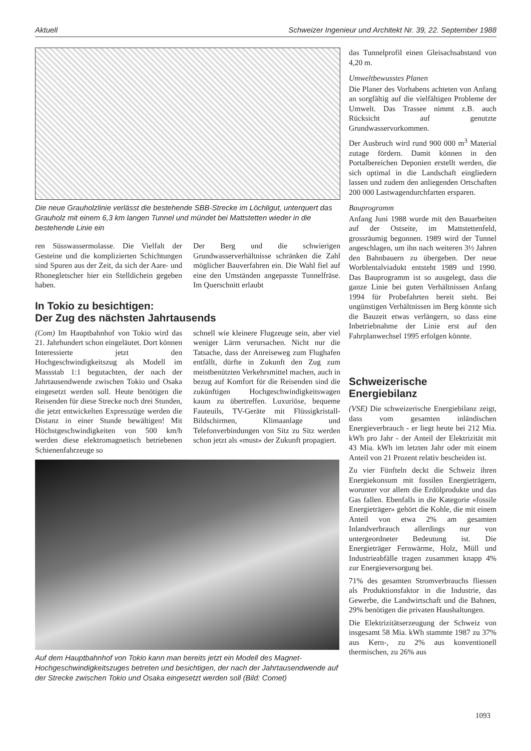Aktuell Schweizer Ingenieur und Architekt Nr. 39, 22. September 1988
Die neue Grauholzlinie verlässt die bestehende SBB-Strecke im Löchligut, unterquert das Grauholz mit einem 6,3 km langen Tunnel und mündet bei Mattstetten wieder in die bestehende Linie ein
ren Süsswassermolasse. Die Vielfalt der Gesteine und die komplizierten Schichtungen sind Spuren aus der Zeit, da sich der Aare- und Rhonegletscher hier ein Stelldichein gegeben haben.
Der Berg und die schwierigen Grundwasserverhältnisse schränken die Zahl möglicher Bauverfahren ein. Die Wahl fiel auf eine den Umständen angepasste Tunnelfräse. Im Querschnitt erlaubt
In Tokio zu besichtigen:
Der Zug des nächsten Jahrtausends
(Com) Im Hauptbahnhof von Tokio wird das 21. Jahrhundert schon eingeläutet. Dort können Interessierte jetzt den Hochgeschwindigkeitszug als Modell im Massstab 1:1 begutachten, der nach der Jahrtausendwende zwischen Tokio und Osaka eingesetzt werden soll. Heute benötigen die Reisenden für diese Strecke noch drei Stunden, die jetzt entwickelten Expresszüge werden die Distanz in einer Stunde bewältigen! Mit Höchstgeschwindigkeiten von 500 km/h werden diese elektromagnetisch betriebenen Schienenfahrzeuge so
schnell wie kleinere Flugzeuge sein, aber viel weniger Lärm verursachen. Nicht nur die Tatsache, dass der Anreiseweg zum Flughafen entfällt, dürfte in Zukunft den Zug zum meistbenützten Verkehrsmittel machen, auch in bezug auf Komfort für die Reisenden sind die zukünftigen Hochgeschwindigkeitswagen kaum zu übertreffen. Luxuriöse, bequeme Fauteuils, TV-Geräte mit Flüssigkristall-Bildschirmen, Klimaanlage und Telefonverbindungen von Sitz zu Sitz werden schon jetzt als «must» der Zukunft propagiert.
Auf dem Hauptbahnhof von Tokio kann man bereits jetzt ein Modell des Magnet-Hochgeschwindigkeitszuges betreten und besichtigen, der nach der Jahrtausendwende auf der Strecke zwischen Tokio und Osaka eingesetzt werden soll (Bild: Comet)
das Tunnelprofil einen Gleisachsabstand von 4,20 m.
Umweltbewusstes Planen
Die Planer des Vorhabens achteten von Anfang an sorgfältig auf die vielfältigen Probleme der Umwelt. Das Trassee nimmt z.B. auch Rücksicht auf genutzte Grundwasservorkommen.
Der Ausbruch wird rund 900 000 m<sup>3</sup> Material zutage fördern. Damit können in den Portalbereichen Deponien erstellt werden, die sich optimal in die Landschaft eingliedern lassen und zudem den anliegenden Ortschaften 200 000 Lastwagendurchfarten ersparen.
Bauprogramm
Anfang Juni 1988 wurde mit den Bauarbeiten auf der Ostseite, im Mattstettenfeld, grossräumig begonnen. 1989 wird der Tunnel angeschlagen, um ihn nach weiteren 3½ Jahren den Bahnbauern zu übergeben. Der neue Worblentalviadukt entsteht 1989 und 1990. Das Bauprogramm ist so ausgelegt, dass die ganze Linie bei guten Verhältnissen Anfang 1994 für Probefahrten bereit steht. Bei ungünstigen Verhältnissen im Berg könnte sich die Bauzeit etwas verlängern, so dass eine Inbetriebnahme der Linie erst auf den Fahrplanwechsel 1995 erfolgen könnte.
Schweizerische Energiebilanz
(VSE) Die schweizerische Energiebilanz zeigt, dass vom gesamten inländischen Energieverbrauch - er liegt heute bei 212 Mia. kWh pro Jahr - der Anteil der Elektrizität mit 43 Mia. kWh im letzten Jahr oder mit einem Anteil von 21 Prozent relativ bescheiden ist.
Zu vier Fünfteln deckt die Schweiz ihren Energiekonsum mit fossilen Energieträgern, worunter vor allem die Erdölprodukte und das Gas fallen. Ebenfalls in die Kategorie «fossile Energieträger» gehört die Kohle, die mit einem Anteil von etwa 2% am gesamten Inlandverbrauch allerdings nur von untergeordneter Bedeutung ist. Die Energieträger Fernwärme, Holz, Müll und Industrieabfälle tragen zusammen knapp 4% zur Energieversorgung bei.
71% des gesamten Stromverbrauchs fliessen als Produktionsfaktor in die Industrie, das Gewerbe, die Landwirtschaft und die Bahnen, 29% benötigen die privaten Haushaltungen.
Die Elektrizitätserzeugung der Schweiz von insgesamt 58 Mia. kWh stammte 1987 zu 37% aus Kern-, zu 2% aus konventionell thermischen, zu 26% aus
1093